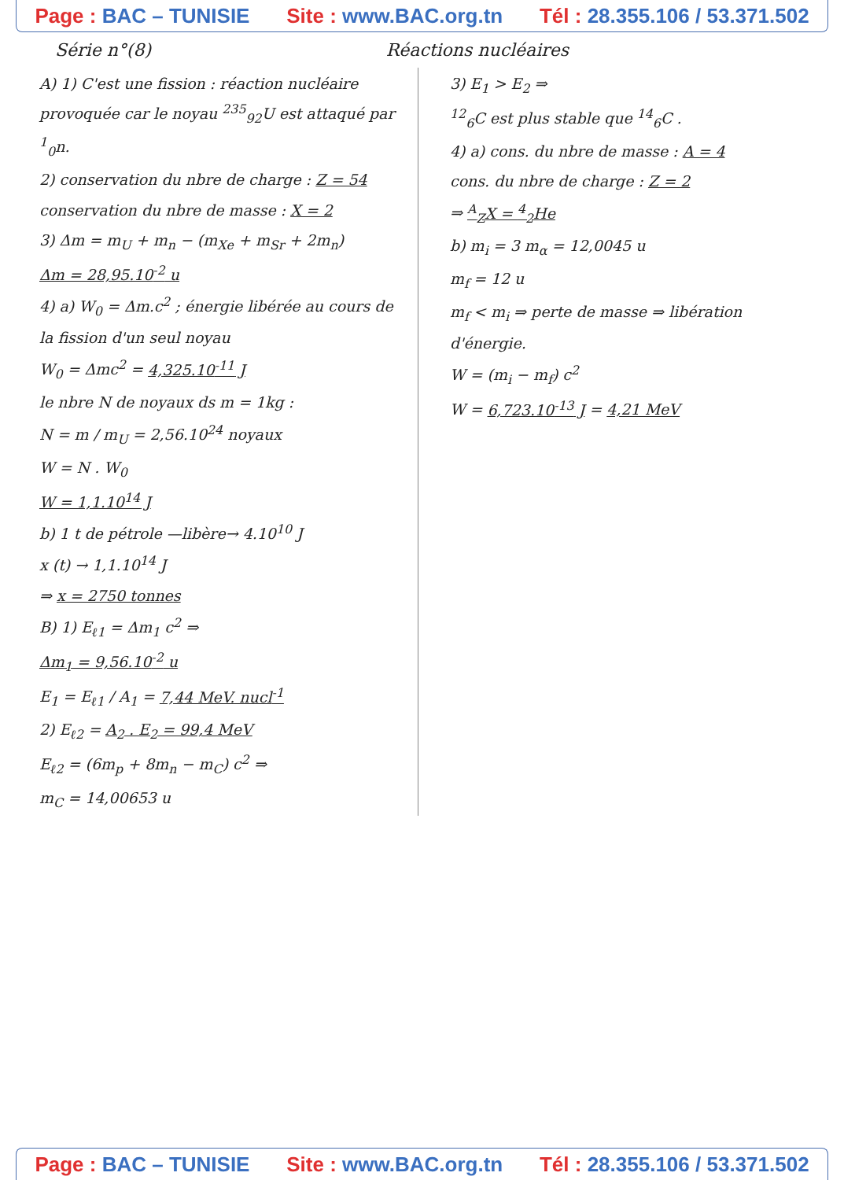Page : BAC – TUNISIE Site : www.BAC.org.tn Tél : 28.355.106 / 53.371.502
Série n°(8) Réactions nucléaires
A) 1) C'est une fission : réaction nucléaire provoquée car le noyau <sup>235</sup><sub>92</sub>U est attaqué par <sup>1</sup><sub>0</sub>n.
2) conservation du nbre de charge : Z = 54
conservation du nbre de masse : X = 2
3) Δm = m<sub>U</sub> + m<sub>n</sub> − (m<sub>Xe</sub> + m<sub>Sr</sub> + 2m<sub>n</sub>)
Δm = 28,95.10<sup>-2</sup> u
4) a) W<sub>0</sub> = Δm.c<sup>2</sup> ; énergie libérée au cours de la fission d'un seul noyau
W<sub>0</sub> = Δmc<sup>2</sup> = 4,325.10<sup>-11</sup> J
le nbre N de noyaux ds m = 1kg :
N = m / m<sub>U</sub> = 2,56.10<sup>24</sup> noyaux
W = N . W<sub>0</sub>
W = 1,1.10<sup>14</sup> J
b) 1 t de pétrole —libère→ 4.10<sup>10</sup> J
x (t) → 1,1.10<sup>14</sup> J
⇒ x = 2750 tonnes
B) 1) E<sub>ℓ1</sub> = Δm<sub>1</sub> c<sup>2</sup> ⇒
Δm<sub>1</sub> = 9,56.10<sup>-2</sup> u
E<sub>1</sub> = E<sub>ℓ1</sub> / A<sub>1</sub> = 7,44 MeV. nucl<sup>-1</sup>
2) E<sub>ℓ2</sub> = A<sub>2</sub> . E<sub>2</sub> = 99,4 MeV
E<sub>ℓ2</sub> = (6m<sub>p</sub> + 8m<sub>n</sub> − m<sub>C</sub>) c<sup>2</sup> ⇒
m<sub>C</sub> = 14,00653 u
3) E<sub>1</sub> > E<sub>2</sub> ⇒
<sup>12</sup> <sub>6</sub>C est plus stable que <sup>14</sup><sub>6</sub>C .
4) a) cons. du nbre de masse : A = 4
cons. du nbre de charge : Z = 2
⇒ <sup>A</sup><sub>Z</sub>X = <sup>4</sup><sub>2</sub>He
b) m<sub>i</sub> = 3 m<sub>α</sub> = 12,0045 u
m<sub>f</sub> = 12 u
m<sub>f</sub> < m<sub>i</sub> ⇒ perte de masse ⇒ libération d'énergie.
W = (m<sub>i</sub> − m<sub>f</sub>) c<sup>2</sup>
W = 6,723.10<sup>-13</sup> J = 4,21 MeV
Page : BAC – TUNISIE Site : www.BAC.org.tn Tél : 28.355.106 / 53.371.502